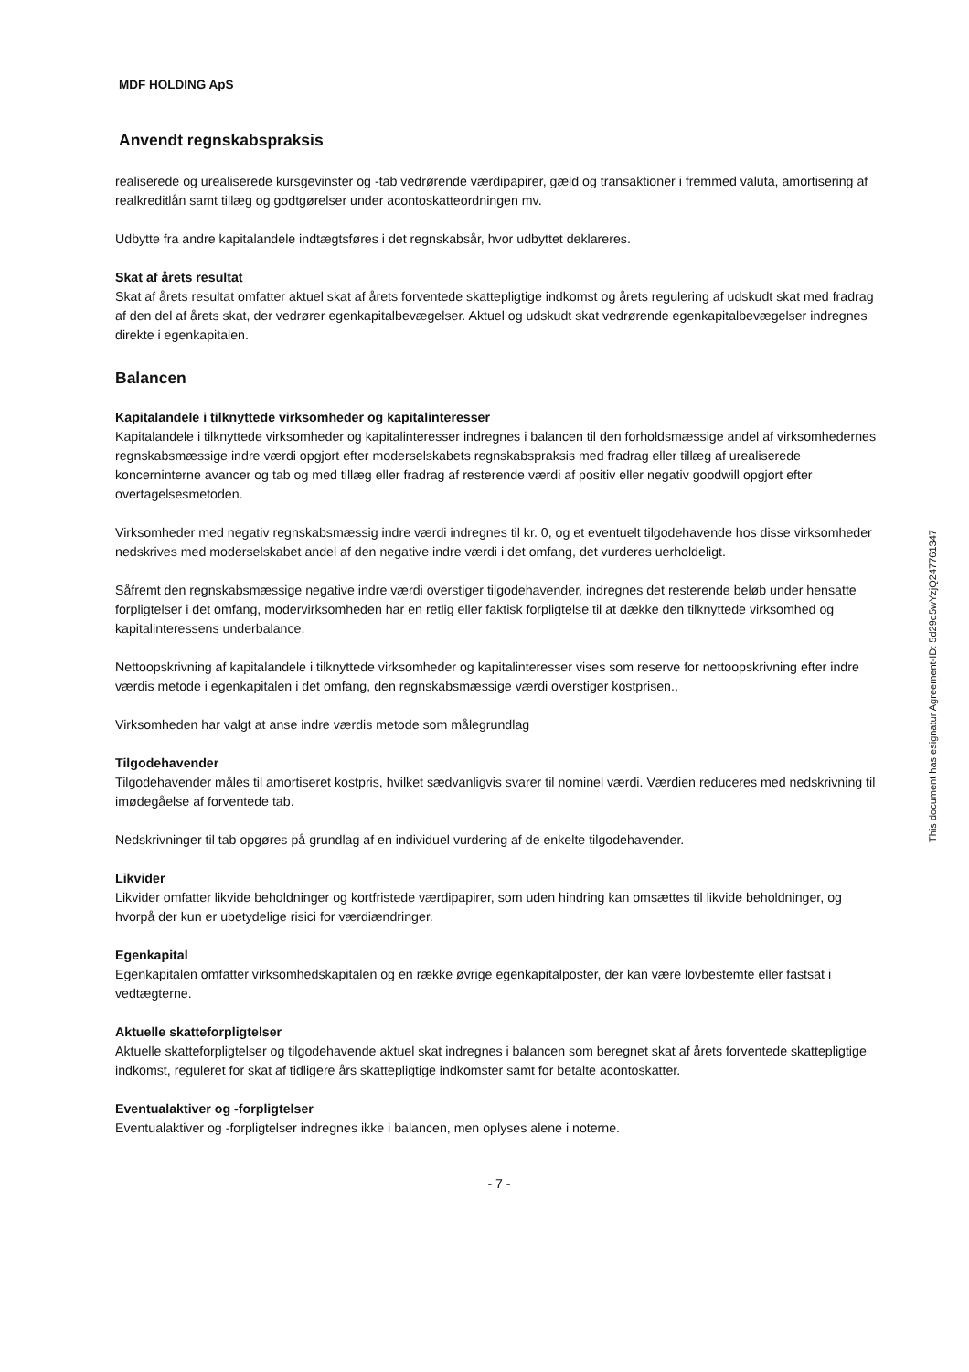MDF HOLDING ApS
Anvendt regnskabspraksis
realiserede og urealiserede kursgevinster og -tab vedrørende værdipapirer, gæld og transaktioner i fremmed valuta, amortisering af realkreditlån samt tillæg og godtgørelser under acontoskatteordningen mv.
Udbytte fra andre kapitalandele indtægtsføres i det regnskabsår, hvor udbyttet deklareres.
Skat af årets resultat
Skat af årets resultat omfatter aktuel skat af årets forventede skattepligtige indkomst og årets regulering af udskudt skat med fradrag af den del af årets skat, der vedrører egenkapitalbevægelser. Aktuel og udskudt skat vedrørende egenkapitalbevægelser indregnes direkte i egenkapitalen.
Balancen
Kapitalandele i tilknyttede virksomheder og kapitalinteresser
Kapitalandele i tilknyttede virksomheder og kapitalinteresser indregnes i balancen til den forholdsmæssige andel af virksomhedernes regnskabsmæssige indre værdi opgjort efter moderselskabets regnskabspraksis med fradrag eller tillæg af urealiserede koncerninterne avancer og tab og med tillæg eller fradrag af resterende værdi af positiv eller negativ goodwill opgjort efter overtagelsesmetoden.
Virksomheder med negativ regnskabsmæssig indre værdi indregnes til kr. 0, og et eventuelt tilgodehavende hos disse virksomheder nedskrives med moderselskabet andel af den negative indre værdi i det omfang, det vurderes uerholdeligt.
Såfremt den regnskabsmæssige negative indre værdi overstiger tilgodehavender, indregnes det resterende beløb under hensatte forpligtelser i det omfang, modervirksomheden har en retlig eller faktisk forpligtelse til at dække den tilknyttede virksomhed og kapitalinteressens underbalance.
Nettoopskrivning af kapitalandele i tilknyttede virksomheder og kapitalinteresser vises som reserve for nettoopskrivning efter indre værdis metode i egenkapitalen i det omfang, den regnskabsmæssige værdi overstiger kostprisen.,
Virksomheden har valgt at anse indre værdis metode som målegrundlag
Tilgodehavender
Tilgodehavender måles til amortiseret kostpris, hvilket sædvanligvis svarer til nominel værdi. Værdien reduceres med nedskrivning til imødegåelse af forventede tab.
Nedskrivninger til tab opgøres på grundlag af en individuel vurdering af de enkelte tilgodehavender.
Likvider
Likvider omfatter likvide beholdninger og kortfristede værdipapirer, som uden hindring kan omsættes til likvide beholdninger, og hvorpå der kun er ubetydelige risici for værdiændringer.
Egenkapital
Egenkapitalen omfatter virksomhedskapitalen og en række øvrige egenkapitalposter, der kan være lovbestemte eller fastsat i vedtægterne.
Aktuelle skatteforpligtelser
Aktuelle skatteforpligtelser og tilgodehavende aktuel skat indregnes i balancen som beregnet skat af årets forventede skattepligtige indkomst, reguleret for skat af tidligere års skattepligtige indkomster samt for betalte acontoskatter.
Eventualaktiver og -forpligtelser
Eventualaktiver og -forpligtelser indregnes ikke i balancen, men oplyses alene i noterne.
- 7 -
This document has esignatur Agreement-ID: 5d29d5wYzjQ247761347